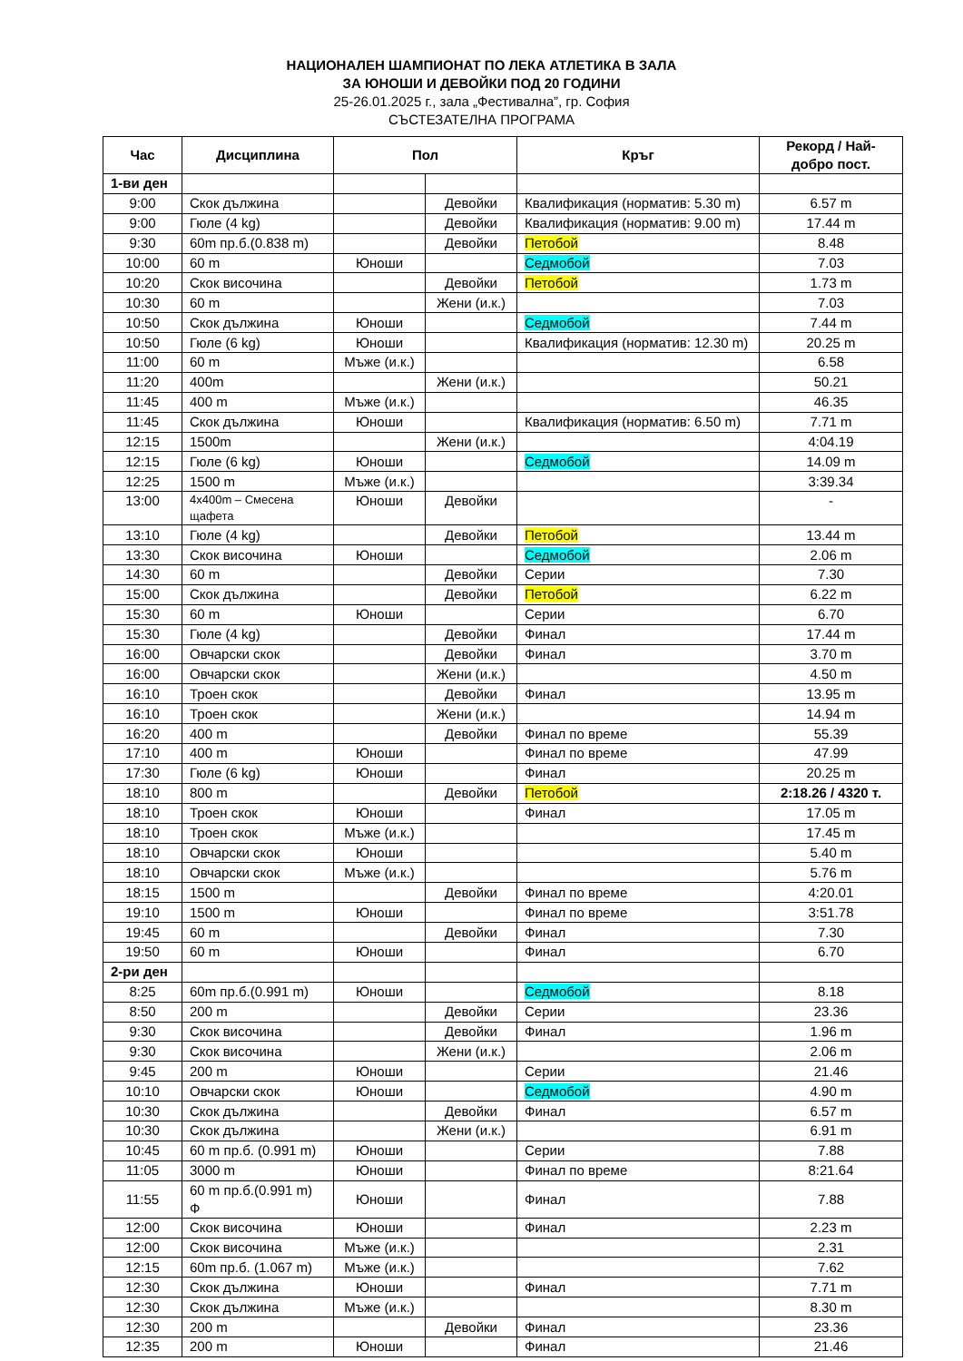НАЦИОНАЛЕН ШАМПИОНАТ ПО ЛЕКА АТЛЕТИКА В ЗАЛА
ЗА ЮНОШИ И ДЕВОЙКИ ПОД 20 ГОДИНИ
25-26.01.2025 г., зала „Фестивална”, гр. София
СЪСТЕЗАТЕЛНА ПРОГРАМА
| Час | Дисциплина | Пол | | Кръг | Рекорд / Най-добро пост. |
| --- | --- | --- | --- | --- | --- |
| 1-ви ден | | | | | |
| 9:00 | Скок дължина | | Девойки | Квалификация (норматив: 5.30 m) | 6.57 m |
| 9:00 | Гюле (4 kg) | | Девойки | Квалификация (норматив: 9.00 m) | 17.44 m |
| 9:30 | 60m пр.б.(0.838 m) | | Девойки | Петобой | 8.48 |
| 10:00 | 60 m | Юноши | | Седмобой | 7.03 |
| 10:20 | Скок височина | | Девойки | Петобой | 1.73 m |
| 10:30 | 60 m | | Жени (и.к.) | | 7.03 |
| 10:50 | Скок дължина | Юноши | | Седмобой | 7.44 m |
| 10:50 | Гюле (6 kg) | Юноши | | Квалификация (норматив: 12.30 m) | 20.25 m |
| 11:00 | 60 m | Мъже (и.к.) | | | 6.58 |
| 11:20 | 400m | | Жени (и.к.) | | 50.21 |
| 11:45 | 400 m | Мъже (и.к.) | | | 46.35 |
| 11:45 | Скок дължина | Юноши | | Квалификация (норматив: 6.50 m) | 7.71 m |
| 12:15 | 1500m | | Жени (и.к.) | | 4:04.19 |
| 12:15 | Гюле (6 kg) | Юноши | | Седмобой | 14.09 m |
| 12:25 | 1500 m | Мъже (и.к.) | | | 3:39.34 |
| 13:00 | 4x400m – Смесена щафета | Юноши | Девойки | | - |
| 13:10 | Гюле (4 kg) | | Девойки | Петобой | 13.44 m |
| 13:30 | Скок височина | Юноши | | Седмобой | 2.06 m |
| 14:30 | 60 m | | Девойки | Серии | 7.30 |
| 15:00 | Скок дължина | | Девойки | Петобой | 6.22 m |
| 15:30 | 60 m | Юноши | | Серии | 6.70 |
| 15:30 | Гюле (4 kg) | | Девойки | Финал | 17.44 m |
| 16:00 | Овчарски скок | | Девойки | Финал | 3.70 m |
| 16:00 | Овчарски скок | | Жени (и.к.) | | 4.50 m |
| 16:10 | Троен скок | | Девойки | Финал | 13.95 m |
| 16:10 | Троен скок | | Жени (и.к.) | | 14.94 m |
| 16:20 | 400 m | | Девойки | Финал по време | 55.39 |
| 17:10 | 400 m | Юноши | | Финал по време | 47.99 |
| 17:30 | Гюле (6 kg) | Юноши | | Финал | 20.25 m |
| 18:10 | 800 m | | Девойки | Петобой | 2:18.26 / 4320 т. |
| 18:10 | Троен скок | Юноши | | Финал | 17.05 m |
| 18:10 | Троен скок | Мъже (и.к.) | | | 17.45 m |
| 18:10 | Овчарски скок | Юноши | | | 5.40 m |
| 18:10 | Овчарски скок | Мъже (и.к.) | | | 5.76 m |
| 18:15 | 1500 m | | Девойки | Финал по време | 4:20.01 |
| 19:10 | 1500 m | Юноши | | Финал по време | 3:51.78 |
| 19:45 | 60 m | | Девойки | Финал | 7.30 |
| 19:50 | 60 m | Юноши | | Финал | 6.70 |
| 2-ри ден | | | | | |
| 8:25 | 60m пр.б.(0.991 m) | Юноши | | Седмобой | 8.18 |
| 8:50 | 200 m | | Девойки | Серии | 23.36 |
| 9:30 | Скок височина | | Девойки | Финал | 1.96 m |
| 9:30 | Скок височина | | Жени (и.к.) | | 2.06 m |
| 9:45 | 200 m | Юноши | | Серии | 21.46 |
| 10:10 | Овчарски скок | Юноши | | Седмобой | 4.90 m |
| 10:30 | Скок дължина | | Девойки | Финал | 6.57 m |
| 10:30 | Скок дължина | | Жени (и.к.) | | 6.91 m |
| 10:45 | 60 m пр.б. (0.991 m) | Юноши | | Серии | 7.88 |
| 11:05 | 3000 m | Юноши | | Финал по време | 8:21.64 |
| 11:55 | 60 m пр.б.(0.991 m) Ф | Юноши | | Финал | 7.88 |
| 12:00 | Скок височина | Юноши | | Финал | 2.23 m |
| 12:00 | Скок височина | Мъже (и.к.) | | | 2.31 |
| 12:15 | 60m пр.б. (1.067 m) | Мъже (и.к.) | | | 7.62 |
| 12:30 | Скок дължина | Юноши | | Финал | 7.71 m |
| 12:30 | Скок дължина | Мъже (и.к.) | | | 8.30 m |
| 12:30 | 200 m | | Девойки | Финал | 23.36 |
| 12:35 | 200 m | Юноши | | Финал | 21.46 |